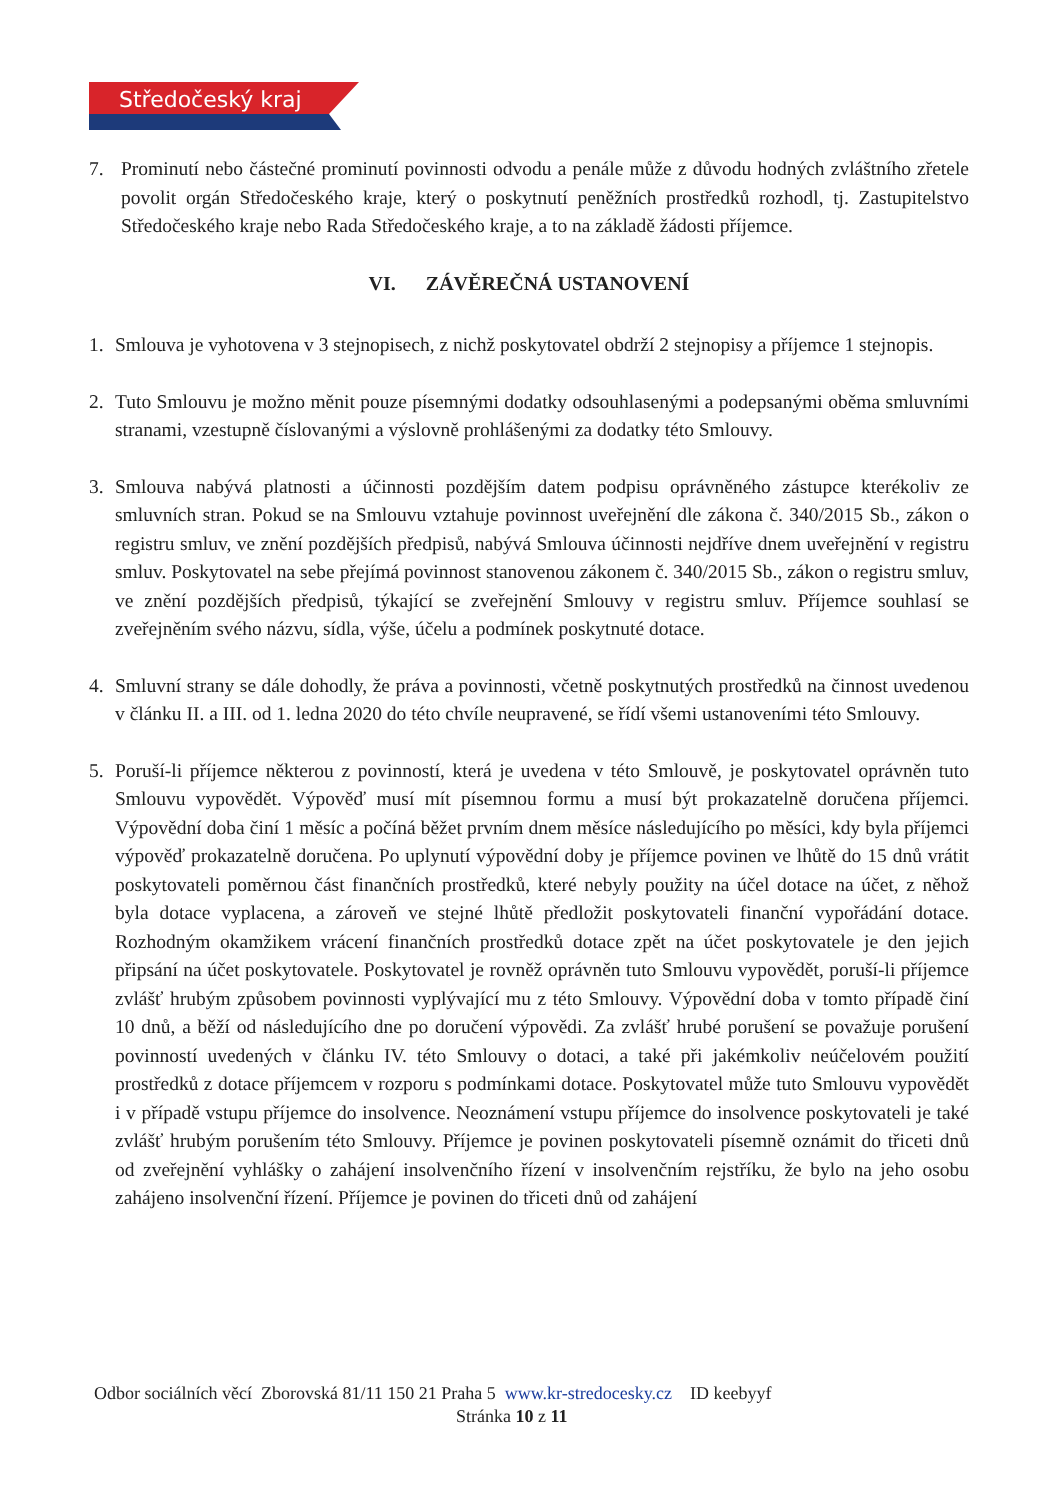Středočeský kraj
7. Prominutí nebo částečné prominutí povinnosti odvodu a penále může z důvodu hodných zvláštního zřetele povolit orgán Středočeského kraje, který o poskytnutí peněžních prostředků rozhodl, tj. Zastupitelstvo Středočeského kraje nebo Rada Středočeského kraje, a to na základě žádosti příjemce.
VI. ZÁVĚREČNÁ USTANOVENÍ
1. Smlouva je vyhotovena v 3 stejnopisech, z nichž poskytovatel obdrží 2 stejnopisy a příjemce 1 stejnopis.
2. Tuto Smlouvu je možno měnit pouze písemnými dodatky odsouhlasenými a podepsanými oběma smluvními stranami, vzestupně číslovanými a výslovně prohlášenými za dodatky této Smlouvy.
3. Smlouva nabývá platnosti a účinnosti pozdějším datem podpisu oprávněného zástupce kterékoliv ze smluvních stran. Pokud se na Smlouvu vztahuje povinnost uveřejnění dle zákona č. 340/2015 Sb., zákon o registru smluv, ve znění pozdějších předpisů, nabývá Smlouva účinnosti nejdříve dnem uveřejnění v registru smluv. Poskytovatel na sebe přejímá povinnost stanovenou zákonem č. 340/2015 Sb., zákon o registru smluv, ve znění pozdějších předpisů, týkající se zveřejnění Smlouvy v registru smluv. Příjemce souhlasí se zveřejněním svého názvu, sídla, výše, účelu a podmínek poskytnuté dotace.
4. Smluvní strany se dále dohodly, že práva a povinnosti, včetně poskytnutých prostředků na činnost uvedenou v článku II. a III. od 1. ledna 2020 do této chvíle neupravené, se řídí všemi ustanoveními této Smlouvy.
5. Poruší-li příjemce některou z povinností, která je uvedena v této Smlouvě, je poskytovatel oprávněn tuto Smlouvu vypovědět. Výpověď musí mít písemnou formu a musí být prokazatelně doručena příjemci. Výpovědní doba činí 1 měsíc a počíná běžet prvním dnem měsíce následujícího po měsíci, kdy byla příjemci výpověď prokazatelně doručena. Po uplynutí výpovědní doby je příjemce povinen ve lhůtě do 15 dnů vrátit poskytovateli poměrnou část finančních prostředků, které nebyly použity na účel dotace na účet, z něhož byla dotace vyplacena, a zároveň ve stejné lhůtě předložit poskytovateli finanční vypořádání dotace. Rozhodným okamžikem vrácení finančních prostředků dotace zpět na účet poskytovatele je den jejich připsání na účet poskytovatele. Poskytovatel je rovněž oprávněn tuto Smlouvu vypovědět, poruší-li příjemce zvlášť hrubým způsobem povinnosti vyplývající mu z této Smlouvy. Výpovědní doba v tomto případě činí 10 dnů, a běží od následujícího dne po doručení výpovědi. Za zvlášť hrubé porušení se považuje porušení povinností uvedených v článku IV. této Smlouvy o dotaci, a také při jakémkoliv neúčelovém použití prostředků z dotace příjemcem v rozporu s podmínkami dotace. Poskytovatel může tuto Smlouvu vypovědět i v případě vstupu příjemce do insolvence. Neoznámení vstupu příjemce do insolvence poskytovateli je také zvlášť hrubým porušením této Smlouvy. Příjemce je povinen poskytovateli písemně oznámit do třiceti dnů od zveřejnění vyhlášky o zahájení insolvenčního řízení v insolvenčním rejstříku, že bylo na jeho osobu zahájeno insolvenční řízení. Příjemce je povinen do třiceti dnů od zahájení
Odbor sociálních věcí Zborovská 81/11 150 21 Praha 5 www.kr-stredocesky.cz ID keebyyf
Stránka 10 z 11